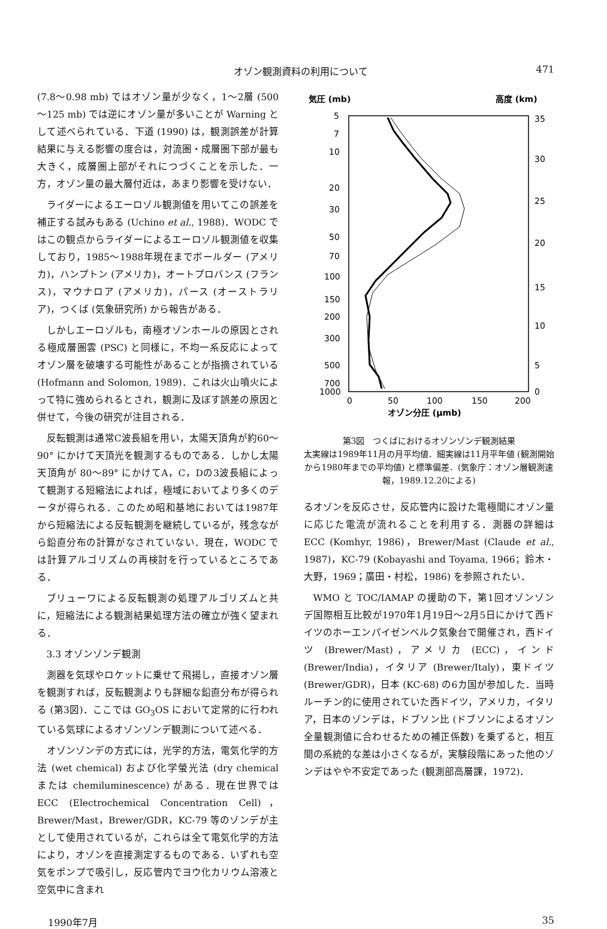オゾン観測資料の利用について 471
(7.8～0.98 mb) ではオゾン量が少なく，1～2層 (500～125 mb) では逆にオゾン量が多いことが Warning として述べられている．下道 (1990) は，観測誤差が計算結果に与える影響の度合は，対流圏・成層圏下部が最も大きく，成層圏上部がそれにつづくことを示した．一方，オゾン量の最大層付近は，あまり影響を受けない．
ライダーによるエーロゾル観測値を用いてこの誤差を補正する試みもある (Uchino et al., 1988)．WODC ではこの観点からライダーによるエーロゾル観測値を収集しており，1985～1988年現在までボールダー (アメリカ)，ハンプトン (アメリカ)，オートプロバンス (フランス)，マウナロア (アメリカ)，パース (オーストラリア)，つくば (気象研究所) から報告がある．
しかしエーロゾルも，南極オゾンホールの原因とされる極成層圏雲 (PSC) と同様に，不均一系反応によってオゾン層を破壊する可能性があることが指摘されている (Hofmann and Solomon, 1989)．これは火山噴火によって特に強められるとされ，観測に及ぼす誤差の原因と併せて，今後の研究が注目される．
反転観測は通常C波長組を用い，太陽天頂角が約60～90° にかけて天頂光を観測するものである．しかし太陽天頂角が 80～89° にかけてA，C，Dの3波長組によって観測する短縮法によれば，極域においてより多くのデータが得られる．このため昭和基地においては1987年から短縮法による反転観測を継続しているが，残念ながら鉛直分布の計算がなされていない．現在，WODC では計算アルゴリズムの再検討を行っているところである．
ブリューワによる反転観測の処理アルゴリズムと共に，短縮法による観測結果処理方法の確立が強く望まれる．
3.3 オゾンゾンデ観測
測器を気球やロケットに乗せて飛揚し，直接オゾン層を観測すれば，反転観測よりも詳細な鉛直分布が得られる (第3図)．ここでは GO<sub>3</sub>OS において定常的に行われている気球によるオゾンゾンデ観測について述べる．
オゾンゾンデの方式には，光学的方法，電気化学的方法 (wet chemical) および化学螢光法 (dry chemical または chemiluminescence) がある．現在世界では ECC (Electrochemical Concentration Cell)，Brewer/Mast，Brewer/GDR，KC-79 等のゾンデが主として使用されているが，これらは全て電気化学的方法により，オゾンを直接測定するものである．いずれも空気をポンプで吸引し，反応管内でヨウ化カリウム溶液と空気中に含まれ
気圧 (mb)
高度 (km)
5
7
10
20
30
50
70
100
150
200
300
500
700
1000
35
30
25
20
15
10
5
0
0
50
100
150
200
オゾン分圧 (μmb)
第3図　つくばにおけるオゾンゾンデ観測結果
太実線は1989年11月の月平均値．細実線は11月平年値 (観測開始から1980年までの平均値) と標準偏差．(気象庁：オゾン層観測速報，1989.12.20による)
るオゾンを反応させ，反応管内に設けた電極間にオゾン量に応じた電流が流れることを利用する．測器の詳細は ECC (Komhyr, 1986)，Brewer/Mast (Claude et al., 1987)，KC-79 (Kobayashi and Toyama, 1966；鈴木・大野，1969；廣田・村松，1986) を参照されたい．
WMO と TOC/IAMAP の援助の下，第1回オゾンゾンデ国際相互比較が1970年1月19日～2月5日にかけて西ドイツのホーエンパイゼンベルク気象台で開催され，西ドイツ (Brewer/Mast)，アメリカ (ECC)，インド (Brewer/India)，イタリア (Brewer/Italy)，東ドイツ (Brewer/GDR)，日本 (KC-68) の6カ国が参加した．当時ルーチン的に使用されていた西ドイツ，アメリカ，イタリア，日本のゾンデは，ドブソン比 (ドブソンによるオゾン全量観測値に合わせるための補正係数) を乗ずると，相互間の系統的な差は小さくなるが，実験段階にあった他のゾンデはやや不安定であった (観測部高層課，1972)．
1990年7月 35